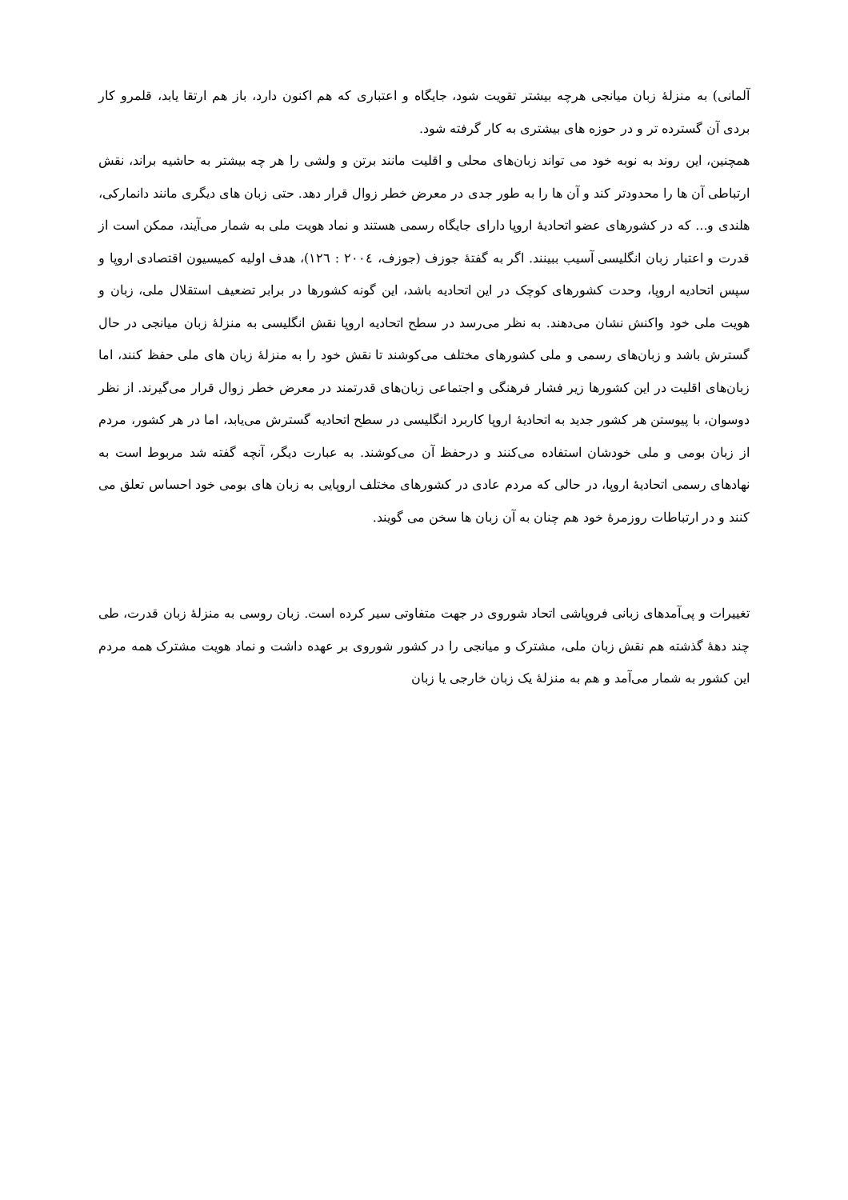آلمانی) به منزلهٔ زبان میانجی هرچه بیشتر تقویت شود، جایگاه و اعتباری که هم اکنون دارد، باز هم ارتقا یابد، قلمرو کار بردی آن گسترده تر و در حوزه های بیشتری به کار گرفته شود.
همچنین، این روند به نوبه خود می تواند زبان‌های محلی و اقلیت مانند برتن و ولشی را هر چه بیشتر به حاشیه براند، نقش ارتباطی آن ها را محدودتر کند و آن ها را به طور جدی در معرض خطر زوال قرار دهد. حتی زبان های دیگری مانند دانمارکی، هلندی و... که در کشورهای عضو اتحادیهٔ اروپا دارای جایگاه رسمی هستند و نماد هویت ملی به شمار می‌آیند، ممکن است از قدرت و اعتبار زبان انگلیسی آسیب ببینند. اگر به گفتهٔ جوزف (جوزف، ٢٠٠٤ : ١٢٦)، هدف اولیه کمیسیون اقتصادی اروپا و سپس اتحادیه اروپا، وحدت کشورهای کوچک در این اتحادیه باشد، این گونه کشورها در برابر تضعیف استقلال ملی، زبان و هویت ملی خود واکنش نشان می‌دهند. به نظر می‌رسد در سطح اتحادیه اروپا نقش انگلیسی به منزلهٔ زبان میانجی در حال گسترش باشد و زبان‌های رسمی و ملی کشورهای مختلف می‌کوشند تا نقش خود را به منزلهٔ زبان های ملی حفظ کنند، اما زبان‌های اقلیت در این کشورها زیر فشار فرهنگی و اجتماعی زبان‌های قدرتمند در معرض خطر زوال قرار می‌گیرند. از نظر دوسوان، با پیوستن هر کشور جدید به اتحادیهٔ اروپا کاربرد انگلیسی در سطح اتحادیه گسترش می‌یابد، اما در هر کشور، مردم از زبان بومی و ملی خودشان استفاده می‌کنند و درحفظ آن می‌کوشند. به عبارت دیگر، آنچه گفته شد مربوط است به نهادهای رسمی اتحادیهٔ اروپا، در حالی که مردم عادی در کشورهای مختلف اروپایی به زبان های بومی خود احساس تعلق می کنند و در ارتباطات روزمرهٔ خود هم چنان به آن زبان ها سخن می گویند.
تغییرات و پی‌آمدهای زبانی فروپاشی اتحاد شوروی در جهت متفاوتی سیر کرده است. زبان روسی به منزلهٔ زبان قدرت، طی چند دههٔ گذشته هم نقش زبان ملی، مشترک و میانجی را در کشور شوروی بر عهده داشت و نماد هویت مشترک همه مردم این کشور به شمار می‌آمد و هم به منزلهٔ یک زبان خارجی یا زبان